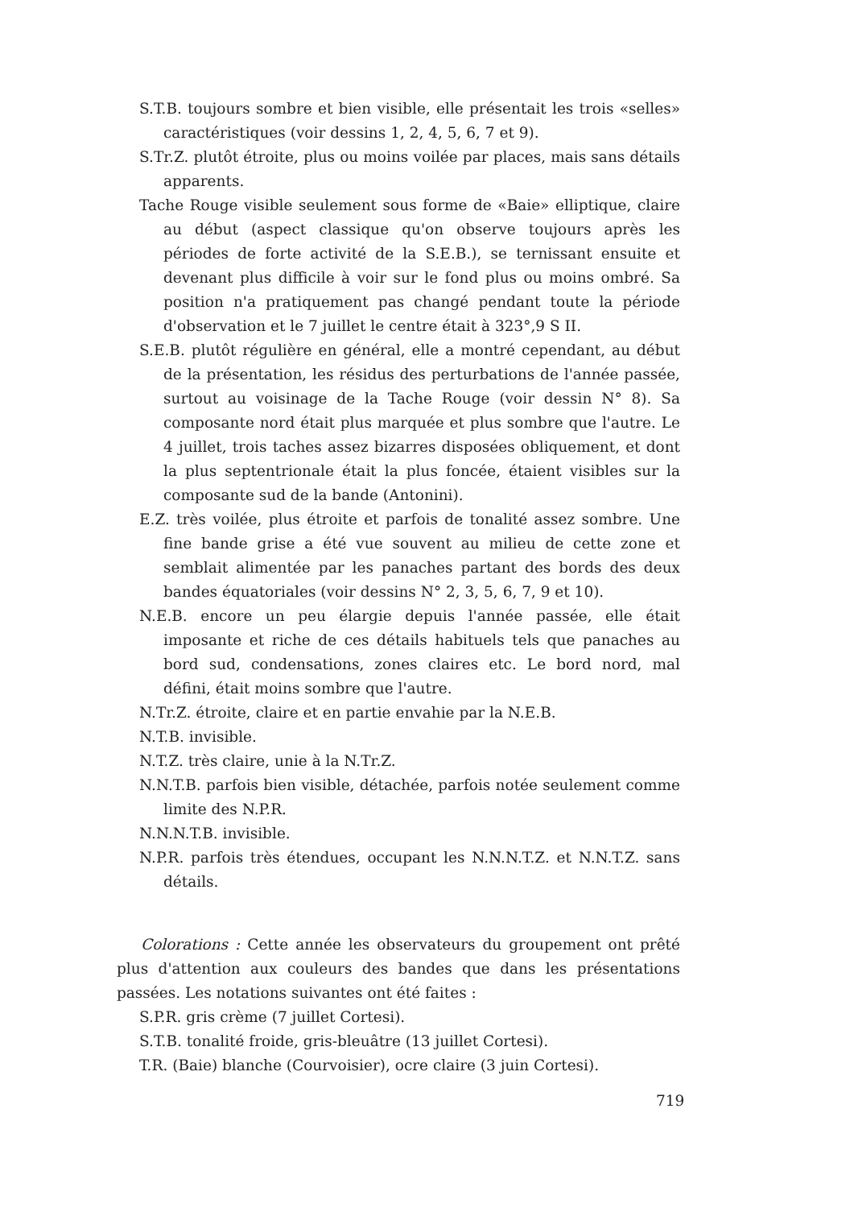S.T.B. toujours sombre et bien visible, elle présentait les trois «selles» caractéristiques (voir dessins 1, 2, 4, 5, 6, 7 et 9).
S.Tr.Z. plutôt étroite, plus ou moins voilée par places, mais sans détails apparents.
Tache Rouge visible seulement sous forme de «Baie» elliptique, claire au début (aspect classique qu'on observe toujours après les périodes de forte activité de la S.E.B.), se ternissant ensuite et devenant plus difficile à voir sur le fond plus ou moins ombré. Sa position n'a pratiquement pas changé pendant toute la période d'observation et le 7 juillet le centre était à 323°,9 S II.
S.E.B. plutôt régulière en général, elle a montré cependant, au début de la présentation, les résidus des perturbations de l'année passée, surtout au voisinage de la Tache Rouge (voir dessin N° 8). Sa composante nord était plus marquée et plus sombre que l'autre. Le 4 juillet, trois taches assez bizarres disposées obliquement, et dont la plus septentrionale était la plus foncée, étaient visibles sur la composante sud de la bande (Antonini).
E.Z. très voilée, plus étroite et parfois de tonalité assez sombre. Une fine bande grise a été vue souvent au milieu de cette zone et semblait alimentée par les panaches partant des bords des deux bandes équatoriales (voir dessins N° 2, 3, 5, 6, 7, 9 et 10).
N.E.B. encore un peu élargie depuis l'année passée, elle était imposante et riche de ces détails habituels tels que panaches au bord sud, condensations, zones claires etc. Le bord nord, mal défini, était moins sombre que l'autre.
N.Tr.Z. étroite, claire et en partie envahie par la N.E.B.
N.T.B. invisible.
N.T.Z. très claire, unie à la N.Tr.Z.
N.N.T.B. parfois bien visible, détachée, parfois notée seulement comme limite des N.P.R.
N.N.N.T.B. invisible.
N.P.R. parfois très étendues, occupant les N.N.N.T.Z. et N.N.T.Z. sans détails.
Colorations : Cette année les observateurs du groupement ont prêté plus d'attention aux couleurs des bandes que dans les présentations passées. Les notations suivantes ont été faites :
S.P.R. gris crème (7 juillet Cortesi).
S.T.B. tonalité froide, gris-bleuâtre (13 juillet Cortesi).
T.R. (Baie) blanche (Courvoisier), ocre claire (3 juin Cortesi).
719